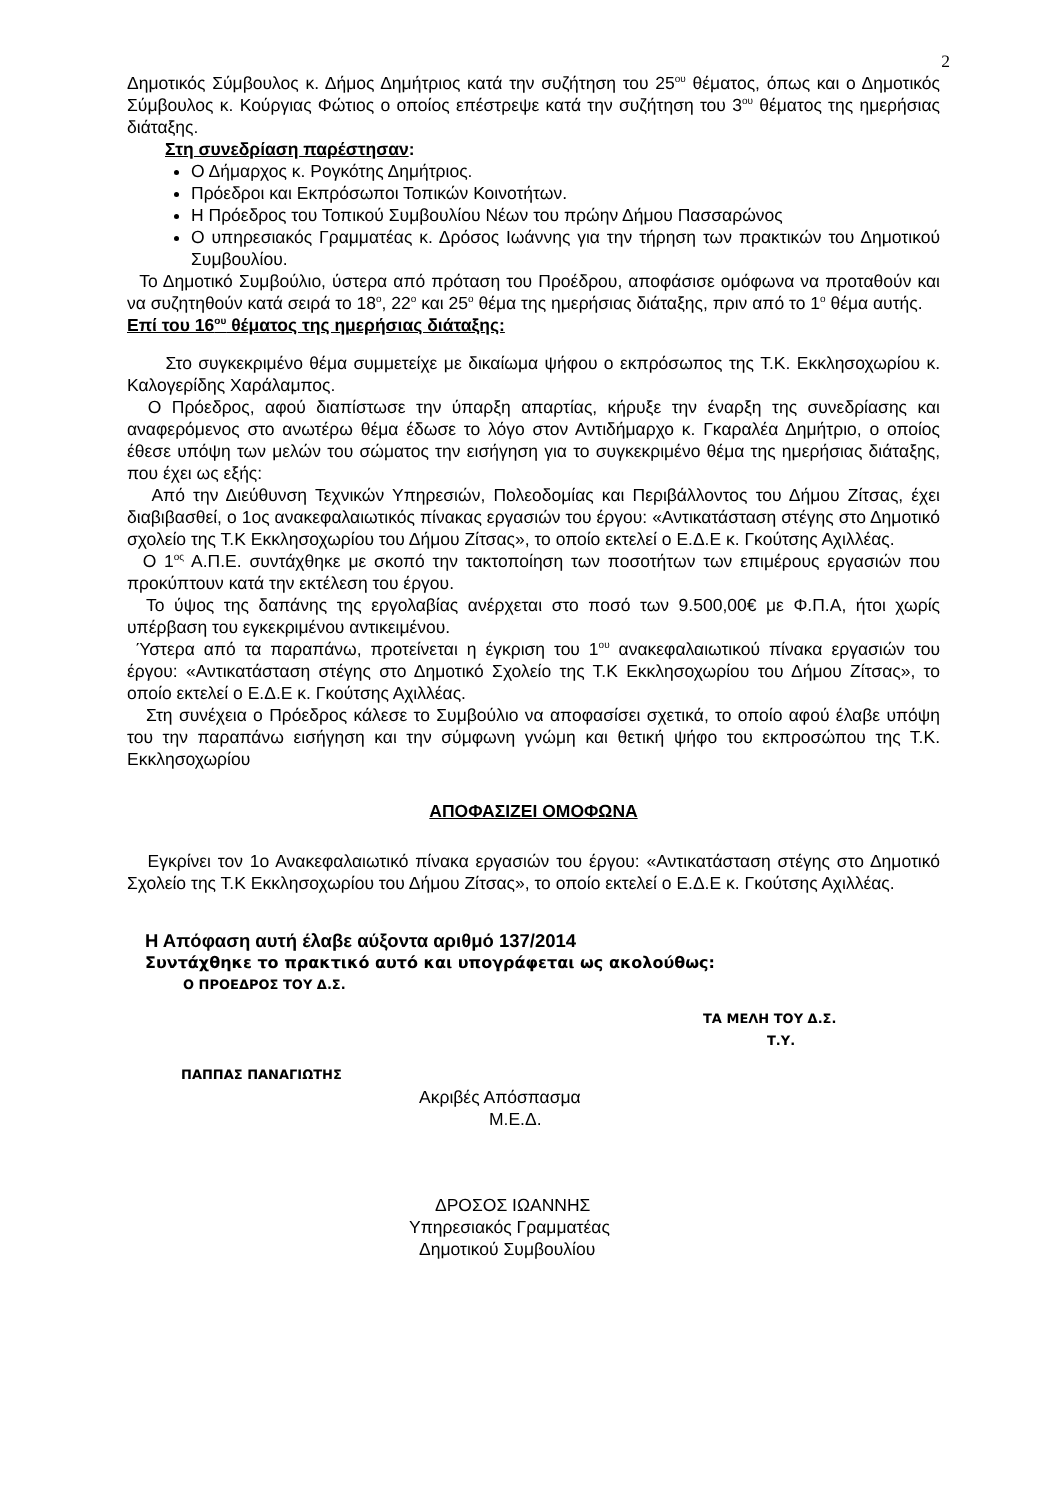2
Δημοτικός Σύμβουλος κ. Δήμος Δημήτριος κατά την συζήτηση του 25<sup>ου</sup> θέματος, όπως και ο Δημοτικός Σύμβουλος κ. Κούργιας Φώτιος ο οποίος επέστρεψε κατά την συζήτηση του 3<sup>ου</sup> θέματος της ημερήσιας διάταξης.
Στη συνεδρίαση παρέστησαν:
Ο Δήμαρχος κ. Ρογκότης Δημήτριος.
Πρόεδροι και Εκπρόσωποι Τοπικών Κοινοτήτων.
Η Πρόεδρος του Τοπικού Συμβουλίου Νέων του πρώην Δήμου Πασσαρώνος
Ο υπηρεσιακός Γραμματέας κ. Δρόσος Ιωάννης για την τήρηση των πρακτικών του Δημοτικού Συμβουλίου.
Το Δημοτικό Συμβούλιο, ύστερα από πρόταση του Προέδρου, αποφάσισε ομόφωνα να προταθούν και να συζητηθούν κατά σειρά το 18<sup>ο</sup>, 22<sup>ο</sup> και 25<sup>ο</sup> θέμα της ημερήσιας διάταξης, πριν από το 1<sup>ο</sup> θέμα αυτής.
Επί του 16<sup>ου</sup> θέματος της ημερήσιας διάταξης:
Στο συγκεκριμένο θέμα συμμετείχε με δικαίωμα ψήφου ο εκπρόσωπος της Τ.Κ. Εκκλησοχωρίου κ. Καλογερίδης Χαράλαμπος.
Ο Πρόεδρος, αφού διαπίστωσε την ύπαρξη απαρτίας, κήρυξε την έναρξη της συνεδρίασης και αναφερόμενος στο ανωτέρω θέμα έδωσε το λόγο στον Αντιδήμαρχο κ. Γκαραλέα Δημήτριο, ο οποίος έθεσε υπόψη των μελών του σώματος την εισήγηση για το συγκεκριμένο θέμα της ημερήσιας διάταξης, που έχει ως εξής:
Από την Διεύθυνση Τεχνικών Υπηρεσιών, Πολεοδομίας και Περιβάλλοντος του Δήμου Ζίτσας, έχει διαβιβασθεί, ο 1ος ανακεφαλαιωτικός πίνακας εργασιών του έργου: «Αντικατάσταση στέγης στο Δημοτικό σχολείο της Τ.Κ Εκκλησοχωρίου του Δήμου Ζίτσας», το οποίο εκτελεί ο Ε.Δ.Ε κ. Γκούτσης Αχιλλέας.
Ο 1<sup>ος</sup> Α.Π.Ε. συντάχθηκε με σκοπό την τακτοποίηση των ποσοτήτων των επιμέρους εργασιών που προκύπτουν κατά την εκτέλεση του έργου.
Το ύψος της δαπάνης της εργολαβίας ανέρχεται στο ποσό των 9.500,00€ με Φ.Π.Α, ήτοι χωρίς υπέρβαση του εγκεκριμένου αντικειμένου.
Ύστερα από τα παραπάνω, προτείνεται η έγκριση του 1<sup>ου</sup> ανακεφαλαιωτικού πίνακα εργασιών του έργου: «Αντικατάσταση στέγης στο Δημοτικό Σχολείο της Τ.Κ Εκκλησοχωρίου του Δήμου Ζίτσας», το οποίο εκτελεί ο Ε.Δ.Ε κ. Γκούτσης Αχιλλέας.
Στη συνέχεια ο Πρόεδρος κάλεσε το Συμβούλιο να αποφασίσει σχετικά, το οποίο αφού έλαβε υπόψη του την παραπάνω εισήγηση και την σύμφωνη γνώμη και θετική ψήφο του εκπροσώπου της Τ.Κ. Εκκλησοχωρίου
ΑΠΟΦΑΣΙΖΕΙ ΟΜΟΦΩΝΑ
Εγκρίνει τον 1ο Ανακεφαλαιωτικό πίνακα εργασιών του έργου: «Αντικατάσταση στέγης στο Δημοτικό Σχολείο της Τ.Κ Εκκλησοχωρίου του Δήμου Ζίτσας», το οποίο εκτελεί ο Ε.Δ.Ε κ. Γκούτσης Αχιλλέας.
Η Απόφαση αυτή έλαβε αύξοντα αριθμό 137/2014
Συντάχθηκε το πρακτικό αυτό και υπογράφεται ως ακολούθως:
Ο ΠΡΟΕΔΡΟΣ ΤΟΥ Δ.Σ.
ΤΑ ΜΕΛΗ ΤΟΥ Δ.Σ.
Τ.Υ.
ΠΑΠΠΑΣ ΠΑΝΑΓΙΩΤΗΣ
Ακριβές Απόσπασμα
Μ.Ε.Δ.
ΔΡΟΣΟΣ ΙΩΑΝΝΗΣ
Υπηρεσιακός Γραμματέας
Δημοτικού Συμβουλίου